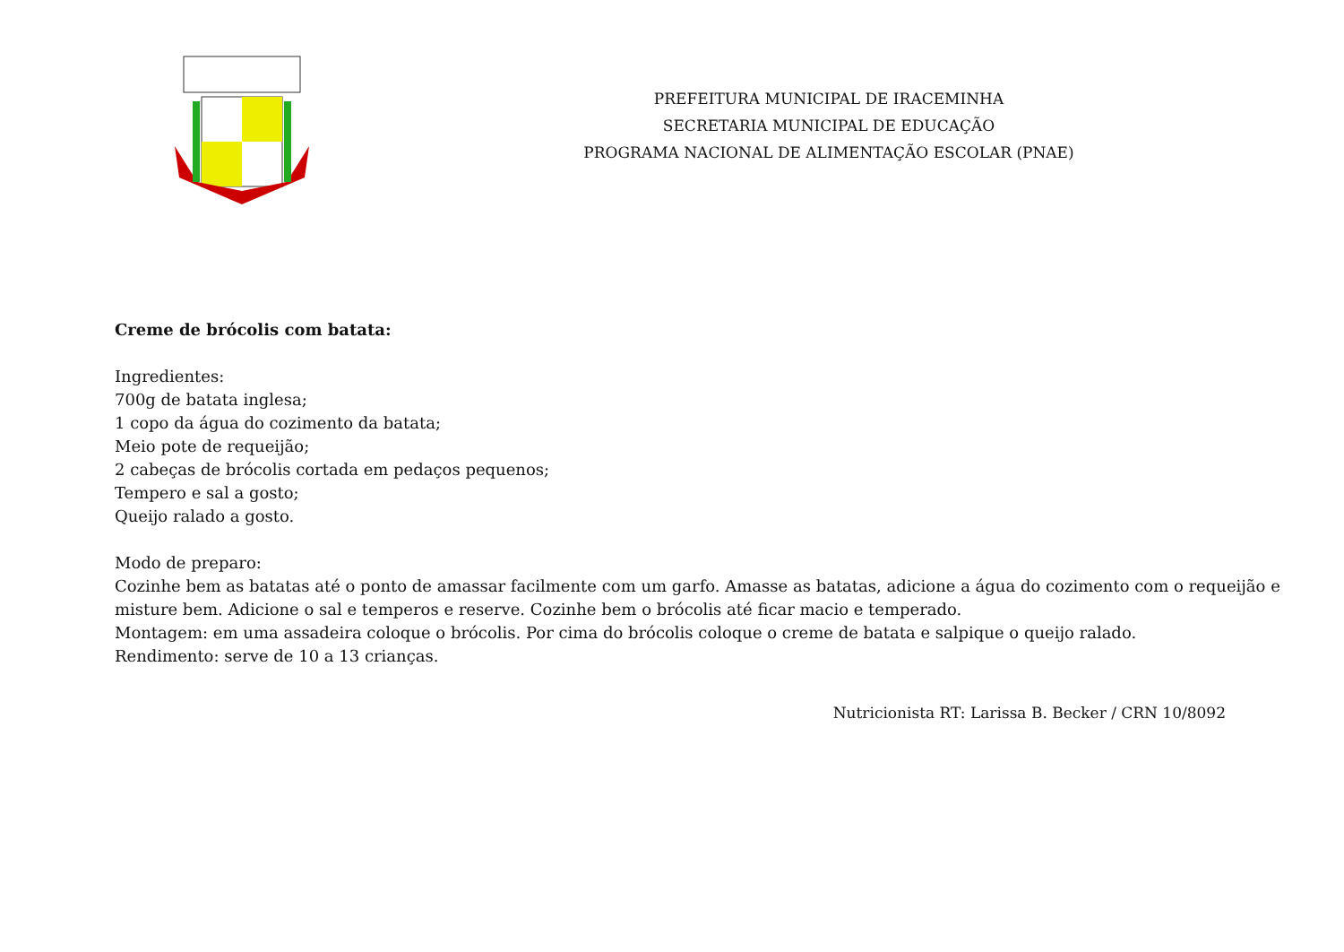PREFEITURA MUNICIPAL DE IRACEMINHA
SECRETARIA MUNICIPAL DE EDUCAÇÃO
PROGRAMA NACIONAL DE ALIMENTAÇÃO ESCOLAR (PNAE)
Creme de brócolis com batata:
Ingredientes:
700g de batata inglesa;
1 copo da água do cozimento da batata;
Meio pote de requeijão;
2 cabeças de brócolis cortada em pedaços pequenos;
Tempero e sal a gosto;
Queijo ralado a gosto.
Modo de preparo:
Cozinhe bem as batatas até o ponto de amassar facilmente com um garfo. Amasse as batatas, adicione a água do cozimento com o requeijão e misture bem. Adicione o sal e temperos e reserve. Cozinhe bem o brócolis até ficar macio e temperado.
Montagem: em uma assadeira coloque o brócolis. Por cima do brócolis coloque o creme de batata e salpique o queijo ralado.
Rendimento: serve de 10 a 13 crianças.
Nutricionista RT: Larissa B. Becker / CRN 10/8092